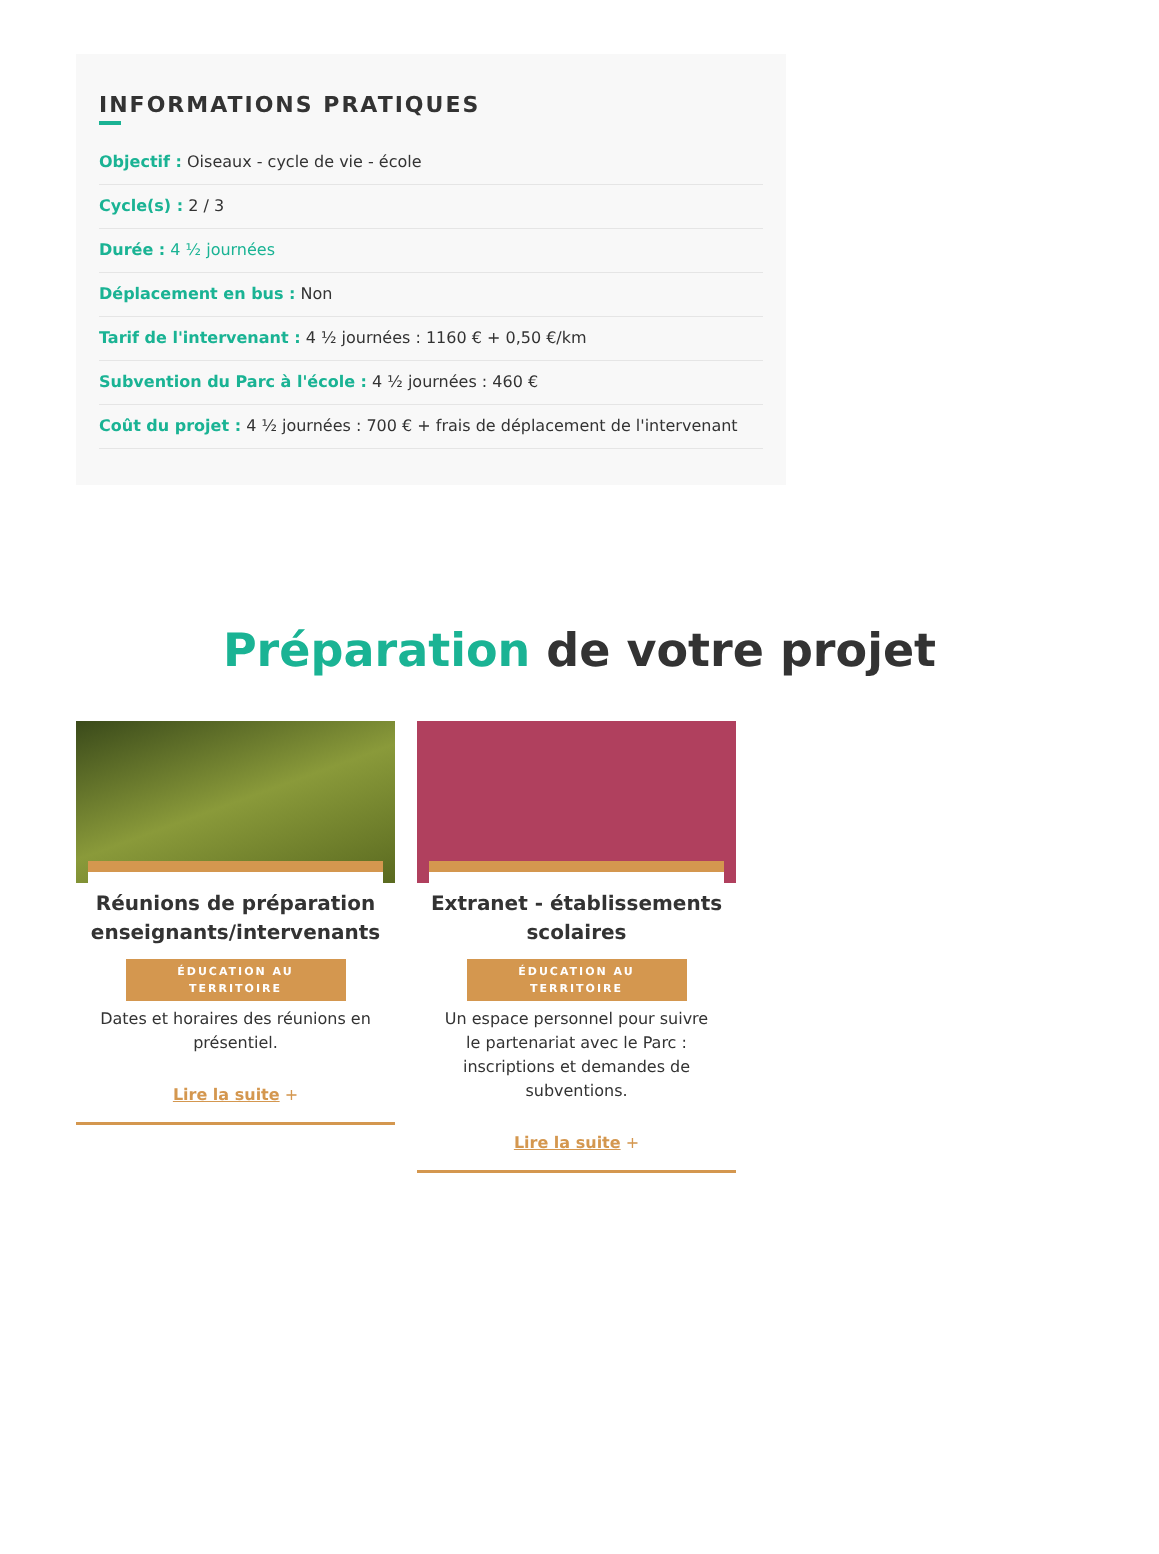INFORMATIONS PRATIQUES
Objectif : Oiseaux - cycle de vie - école
Cycle(s) : 2 / 3
Durée : 4 ½ journées
Déplacement en bus : Non
Tarif de l'intervenant : 4 ½ journées : 1160 € + 0,50 €/km
Subvention du Parc à l'école : 4 ½ journées : 460 €
Coût du projet : 4 ½ journées : 700 € + frais de déplacement de l'intervenant
Préparation de votre projet
Réunions de préparation enseignants/intervenants
ÉDUCATION AU
TERRITOIRE
Dates et horaires des réunions en présentiel.
Lire la suite +
Extranet - établissements scolaires
ÉDUCATION AU
TERRITOIRE
Un espace personnel pour suivre le partenariat avec le Parc : inscriptions et demandes de subventions.
Lire la suite +